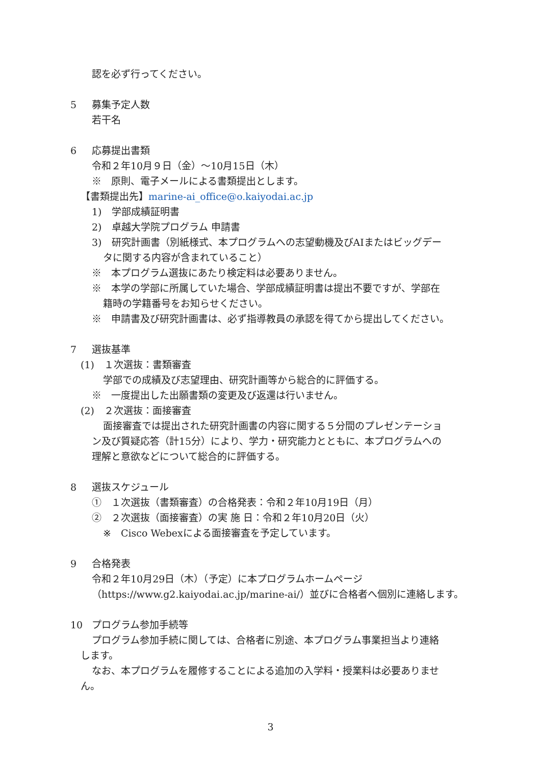認を必ず行ってください。
5 募集予定人数
若干名
6 応募提出書類
令和２年10月９日（金）～10月15日（木）
※　原則、電子メールによる書類提出とします。
【書類提出先】marine-ai_office@o.kaiyodai.ac.jp
1)　学部成績証明書
2)　卓越大学院プログラム 申請書
3)　研究計画書（別紙様式、本プログラムへの志望動機及びAIまたはビッグデー
タに関する内容が含まれていること）
※　本プログラム選抜にあたり検定料は必要ありません。
※　本学の学部に所属していた場合、学部成績証明書は提出不要ですが、学部在
籍時の学籍番号をお知らせください。
※　申請書及び研究計画書は、必ず指導教員の承認を得てから提出してください。
7 選抜基準
(1)　１次選抜：書類審査
学部での成績及び志望理由、研究計画等から総合的に評価する。
※　一度提出した出願書類の変更及び返還は行いません。
(2)　２次選抜：面接審査
面接審査では提出された研究計画書の内容に関する５分間のプレゼンテーショ
ン及び質疑応答（計15分）により、学力・研究能力とともに、本プログラムへの
理解と意欲などについて総合的に評価する。
8 選抜スケジュール
①　１次選抜（書類審査）の合格発表：令和２年10月19日（月）
②　２次選抜（面接審査）の実 施 日：令和２年10月20日（火）
※　Cisco Webexによる面接審査を予定しています。
9 合格発表
令和２年10月29日（木）（予定）に本プログラムホームページ
（https://www.g2.kaiyodai.ac.jp/marine-ai/）並びに合格者へ個別に連絡します。
10 プログラム参加手続等
プログラム参加手続に関しては、合格者に別途、本プログラム事業担当より連絡
します。
なお、本プログラムを履修することによる追加の入学料・授業料は必要ありませ
ん。
3